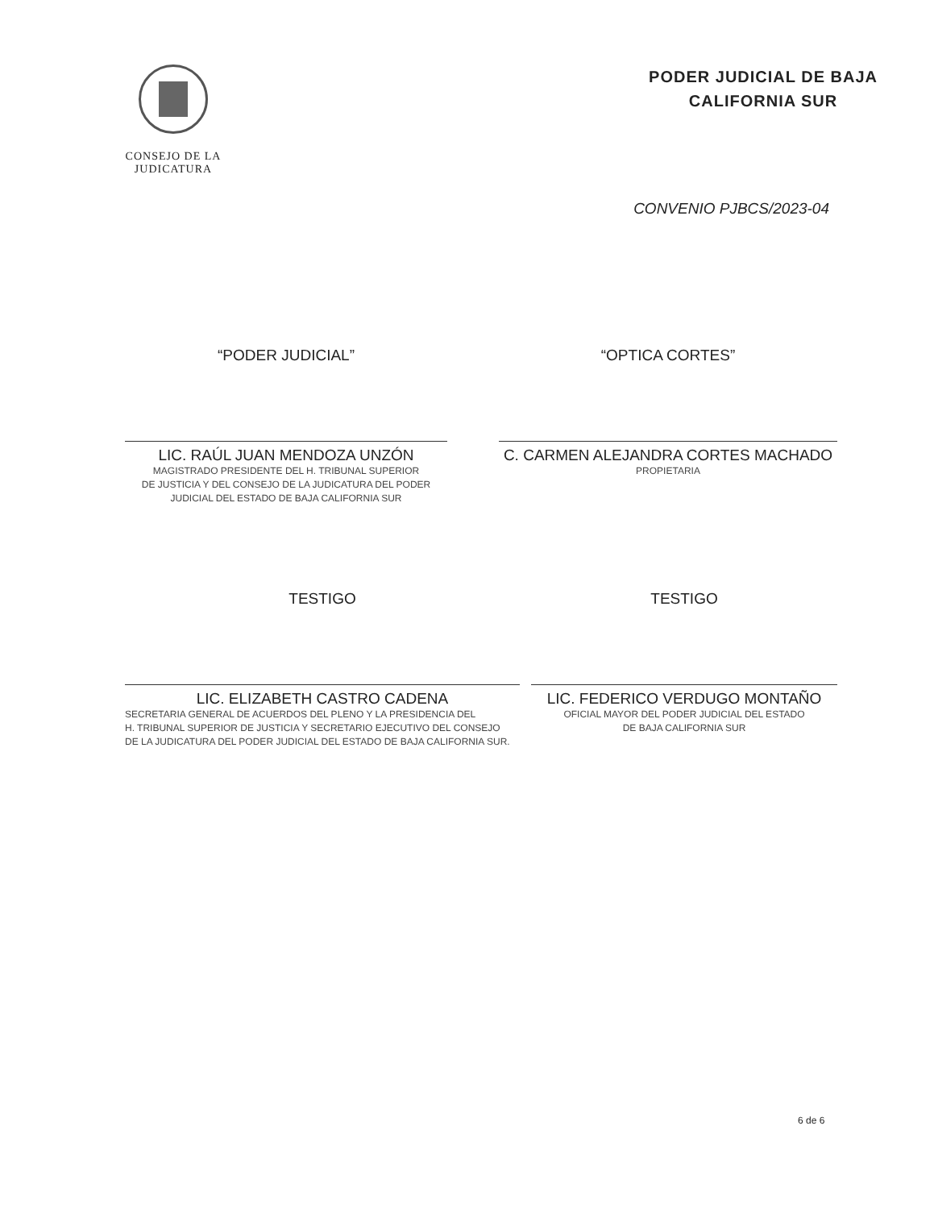CONSEJO DE LA
JUDICATURA
PODER JUDICIAL DE BAJA
CALIFORNIA SUR
CONVENIO PJBCS/2023-04
“PODER JUDICIAL”
LIC. RAÚL JUAN MENDOZA UNZÓN
MAGISTRADO PRESIDENTE DEL H. TRIBUNAL SUPERIOR
DE JUSTICIA Y DEL CONSEJO DE LA JUDICATURA DEL PODER
JUDICIAL DEL ESTADO DE BAJA CALIFORNIA SUR
“OPTICA CORTES”
C. CARMEN ALEJANDRA CORTES MACHADO
PROPIETARIA
TESTIGO
LIC. ELIZABETH CASTRO CADENA
SECRETARIA GENERAL DE ACUERDOS DEL PLENO Y LA PRESIDENCIA DEL
H. TRIBUNAL SUPERIOR DE JUSTICIA Y SECRETARIO EJECUTIVO DEL CONSEJO
DE LA JUDICATURA DEL PODER JUDICIAL DEL ESTADO DE BAJA CALIFORNIA SUR.
TESTIGO
LIC. FEDERICO VERDUGO MONTAÑO
OFICIAL MAYOR DEL PODER JUDICIAL DEL ESTADO
DE BAJA CALIFORNIA SUR
6 de 6